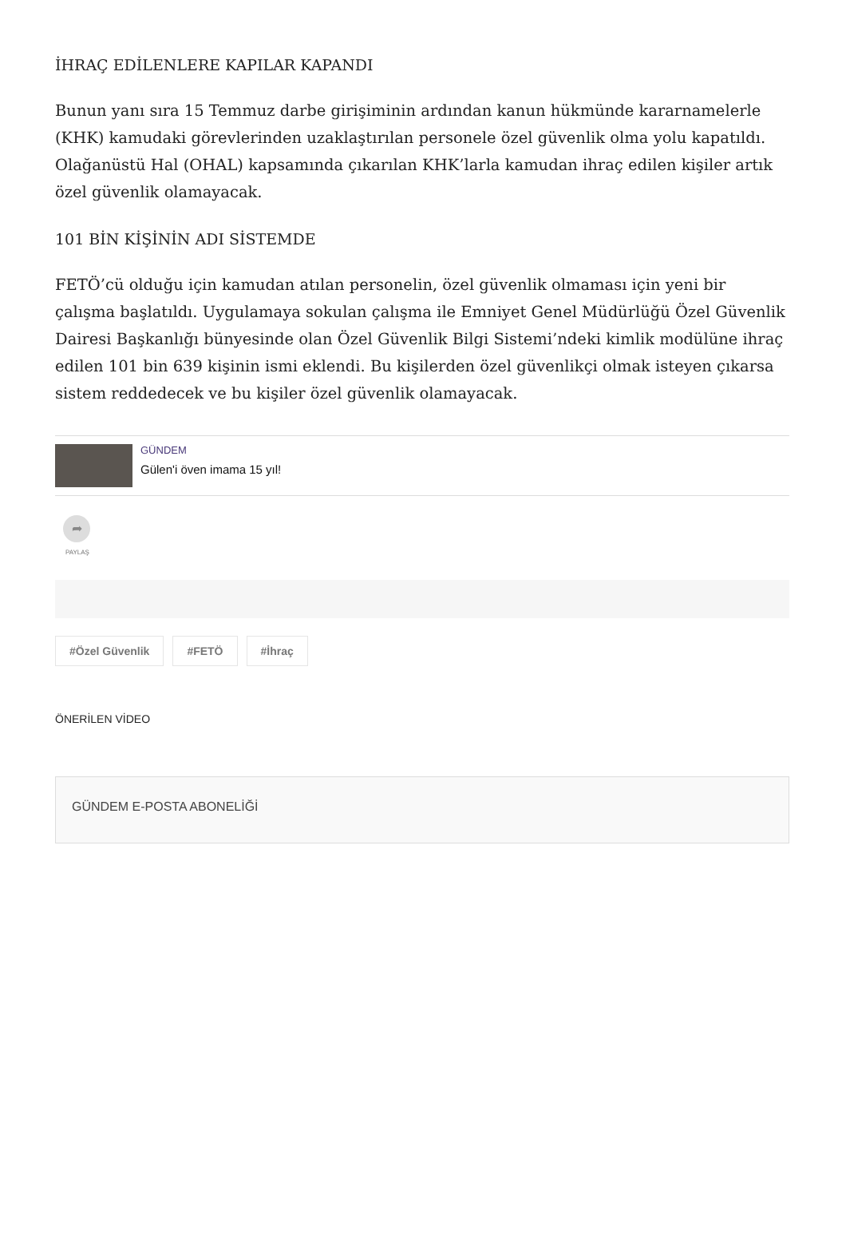İHRAÇ EDİLENLERE KAPILAR KAPANDI
Bunun yanı sıra 15 Temmuz darbe girişiminin ardından kanun hükmünde kararnamelerle (KHK) kamudaki görevlerinden uzaklaştırılan personele özel güvenlik olma yolu kapatıldı. Olağanüstü Hal (OHAL) kapsamında çıkarılan KHK’larla kamudan ihraç edilen kişiler artık özel güvenlik olamayacak.
101 BİN KİŞİNİN ADI SİSTEMDE
FETÖ’cü olduğu için kamudan atılan personelin, özel güvenlik olmaması için yeni bir çalışma başlatıldı. Uygulamaya sokulan çalışma ile Emniyet Genel Müdürlüğü Özel Güvenlik Dairesi Başkanlığı bünyesinde olan Özel Güvenlik Bilgi Sistemi’ndeki kimlik modülüne ihraç edilen 101 bin 639 kişinin ismi eklendi. Bu kişilerden özel güvenlikçi olmak isteyen çıkarsa sistem reddedecek ve bu kişiler özel güvenlik olamayacak.
GÜNDEM
Gülen'i öven imama 15 yıl!
➦
PAYLAŞ
#Özel Güvenlik #FETÖ #İhraç
ÖNERİLEN VİDEO
GÜNDEM E-POSTA ABONELİĞİ